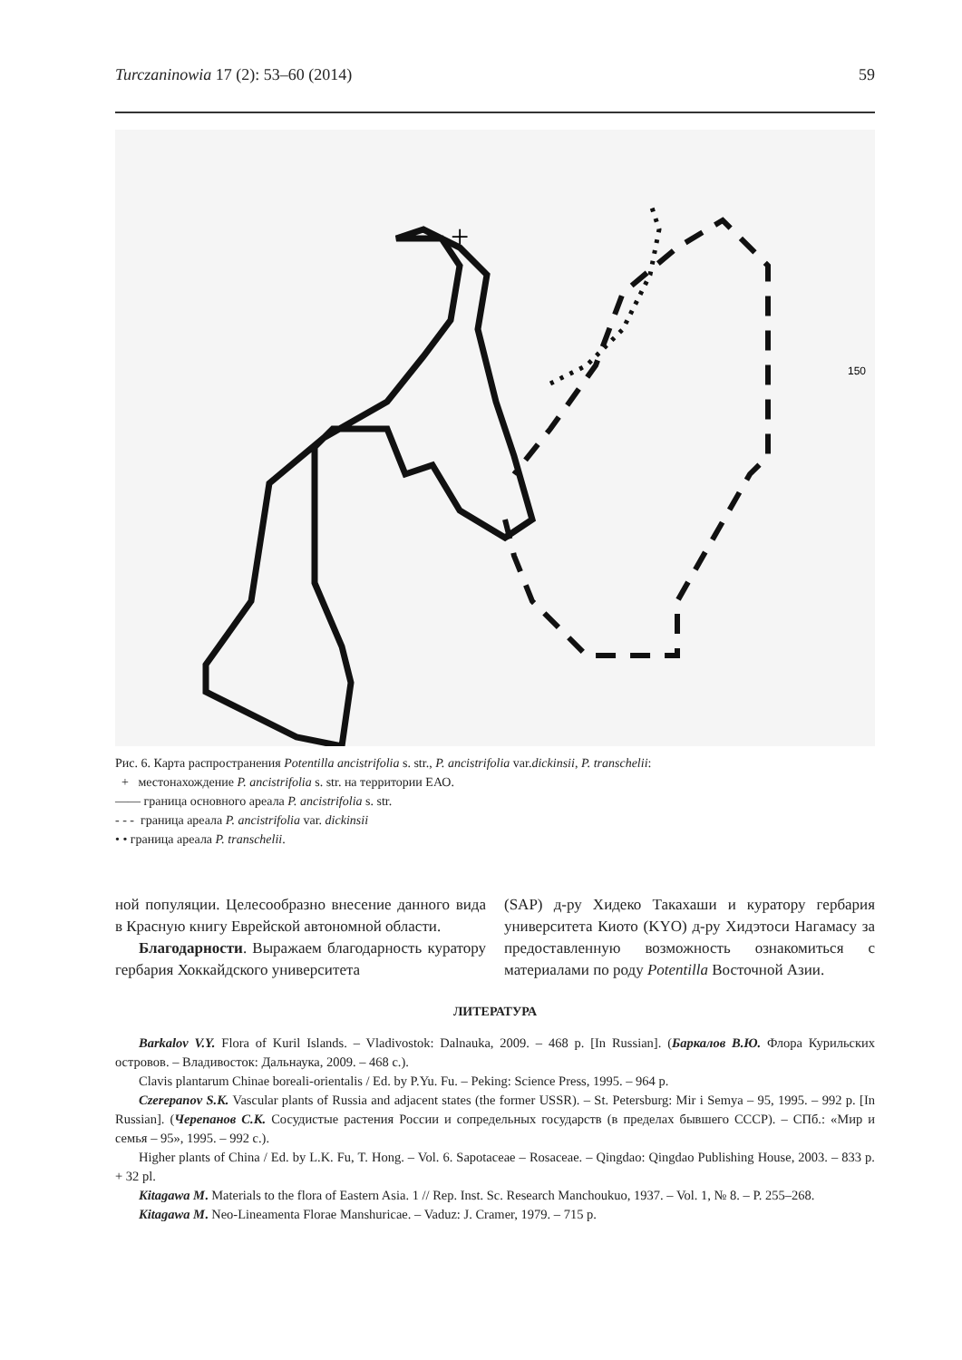Turczaninowia 17 (2): 53–60 (2014) 59
150
+
Рис. 6. Карта распространения Potentilla ancistrifolia s. str., P. ancistrifolia var.dickinsii, P. transchelii:
+ местонахождение P. ancistrifolia s. str. на территории ЕАО.
—— граница основного ареала P. ancistrifolia s. str.
- - - граница ареала P. ancistrifolia var. dickinsii
• • граница ареала P. transchelii.
ной популяции. Целесообразно внесение данного вида в Красную книгу Еврейской автономной области.
Благодарности. Выражаем благодарность куратору гербария Хоккайдского университета
(SAP) д-ру Хидеко Такахаши и куратору гербария университета Киото (KYO) д-ру Хидэтоси Нагамасу за предоставленную возможность ознакомиться с материалами по роду Potentilla Восточной Азии.
ЛИТЕРАТУРА
Barkalov V.Y. Flora of Kuril Islands. – Vladivostok: Dalnauka, 2009. – 468 p. [In Russian]. (Баркалов В.Ю. Флора Курильских островов. – Владивосток: Дальнаука, 2009. – 468 с.).
Clavis plantarum Chinae boreali-orientalis / Ed. by P.Yu. Fu. – Peking: Science Press, 1995. – 964 p.
Czerepanov S.K. Vascular plants of Russia and adjacent states (the former USSR). – St. Petersburg: Mir i Semya – 95, 1995. – 992 p. [In Russian]. (Черепанов С.К. Сосудистые растения России и сопредельных государств (в пределах бывшего СССР). – СПб.: «Мир и семья – 95», 1995. – 992 с.).
Higher plants of China / Ed. by L.K. Fu, T. Hong. – Vol. 6. Sapotaceae – Rosaceae. – Qingdao: Qingdao Publishing House, 2003. – 833 p. + 32 pl.
Kitagawa M. Materials to the flora of Eastern Asia. 1 // Rep. Inst. Sc. Research Manchoukuo, 1937. – Vol. 1, № 8. – P. 255–268.
Kitagawa M. Neo-Lineamenta Florae Manshuricae. – Vaduz: J. Cramer, 1979. – 715 p.